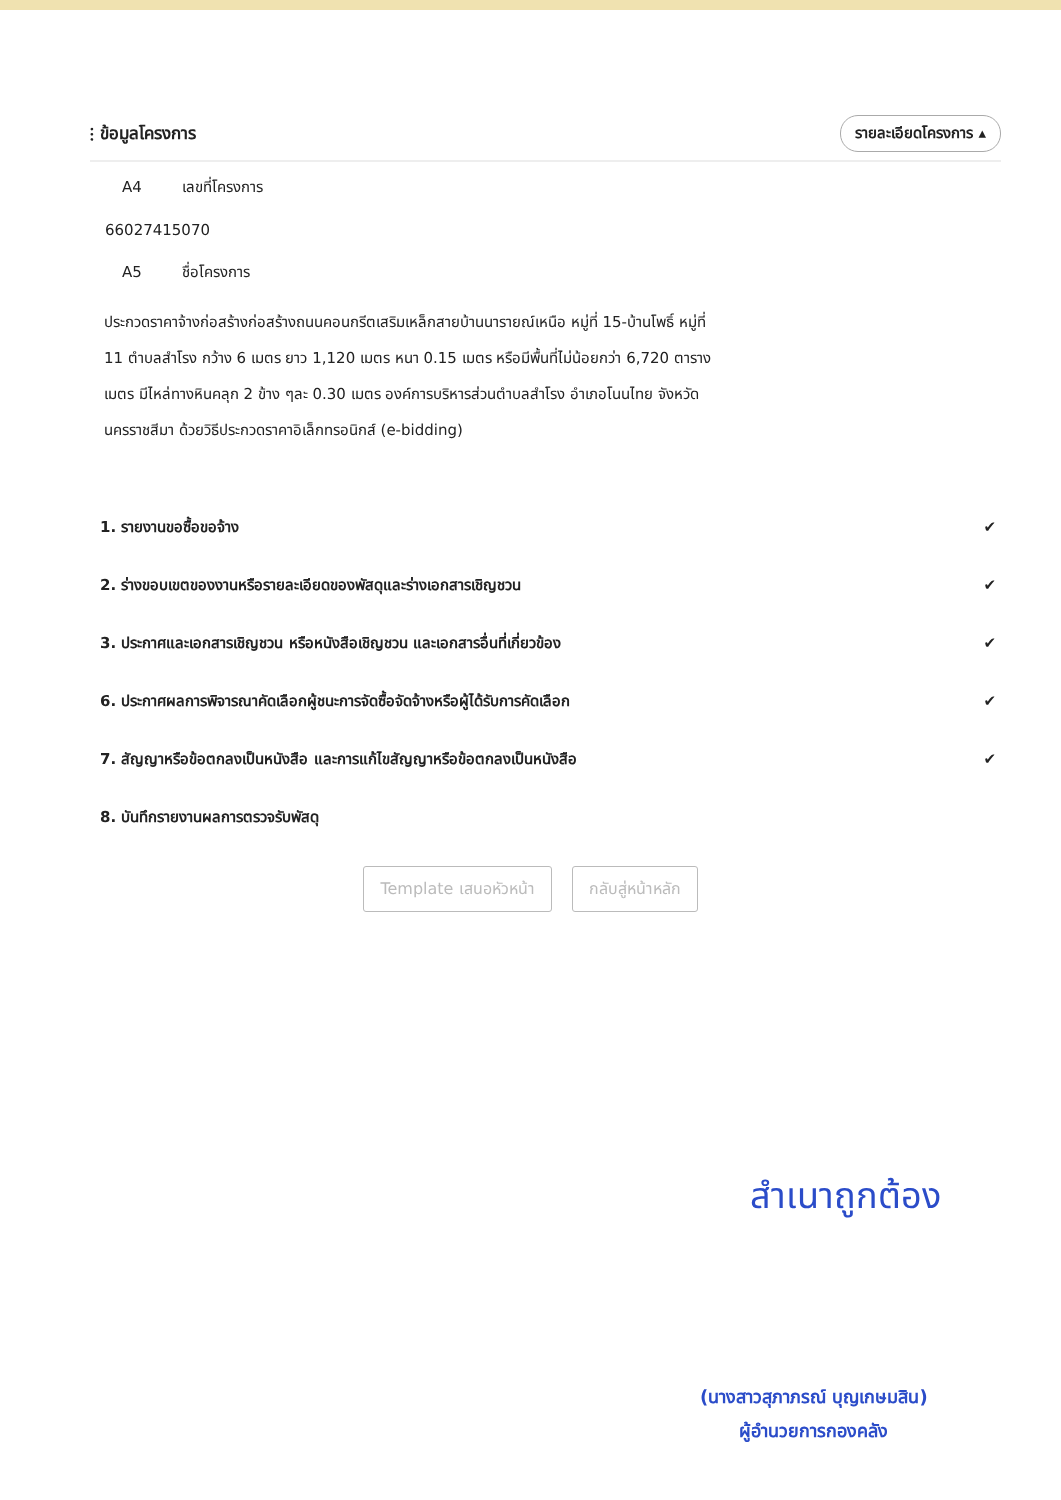⫶ ข้อมูลโครงการ
รายละเอียดโครงการ ▴
A4 เลขที่โครงการ
66027415070
A5 ชื่อโครงการ
ประกวดราคาจ้างก่อสร้างก่อสร้างถนนคอนกรีตเสริมเหล็กสายบ้านนารายณ์เหนือ หมู่ที่ 15-บ้านโพธิ์ หมู่ที่ 11 ตำบลสำโรง กว้าง 6 เมตร ยาว 1,120 เมตร หนา 0.15 เมตร หรือมีพื้นที่ไม่น้อยกว่า 6,720 ตารางเมตร มีไหล่ทางหินคลุก 2 ข้าง ๆละ 0.30 เมตร องค์การบริหารส่วนตำบลสำโรง อำเภอโนนไทย จังหวัดนครราชสีมา ด้วยวิธีประกวดราคาอิเล็กทรอนิกส์ (e-bidding)
1. รายงานขอซื้อขอจ้าง ✔
2. ร่างขอบเขตของงานหรือรายละเอียดของพัสดุและร่างเอกสารเชิญชวน ✔
3. ประกาศและเอกสารเชิญชวน หรือหนังสือเชิญชวน และเอกสารอื่นที่เกี่ยวข้อง ✔
6. ประกาศผลการพิจารณาคัดเลือกผู้ชนะการจัดซื้อจัดจ้างหรือผู้ได้รับการคัดเลือก ✔
7. สัญญาหรือข้อตกลงเป็นหนังสือ และการแก้ไขสัญญาหรือข้อตกลงเป็นหนังสือ ✔
8. บันทึกรายงานผลการตรวจรับพัสดุ
Template เสนอหัวหน้า กลับสู่หน้าหลัก
สำเนาถูกต้อง
(นางสาวสุภาภรณ์ บุญเกษมสิน)
ผู้อำนวยการกองคลัง